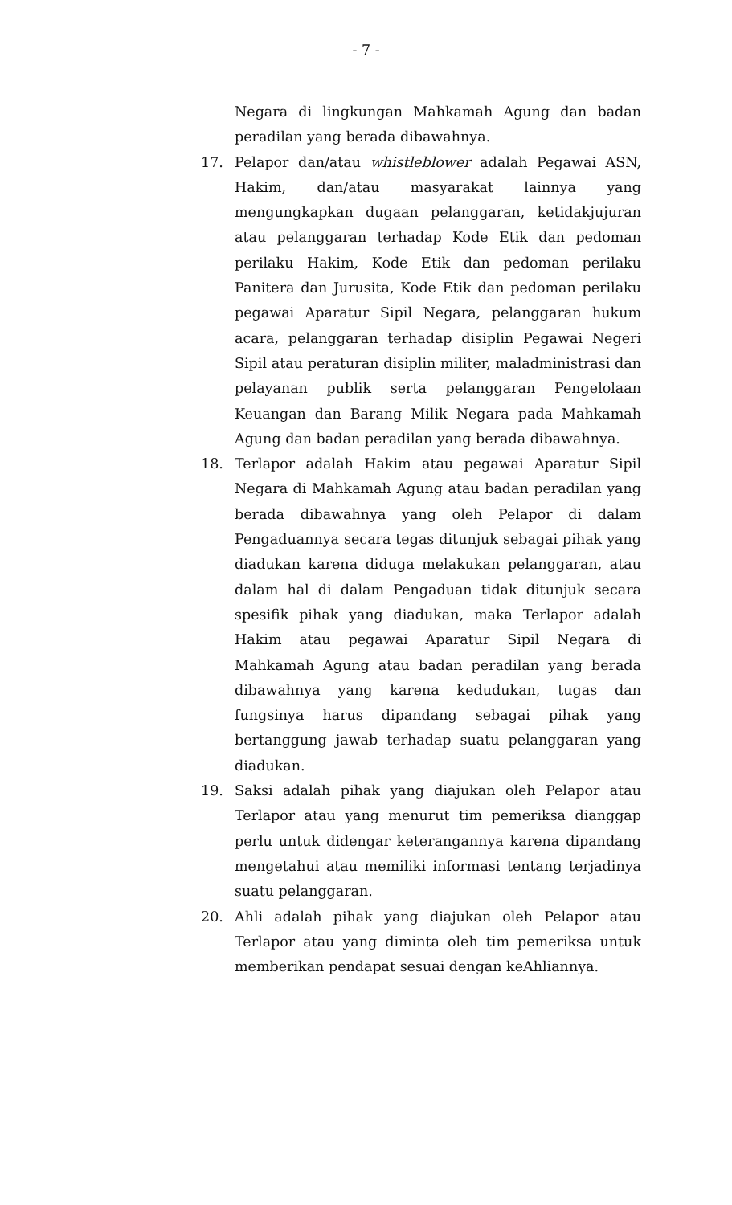- 7 -
Negara di lingkungan Mahkamah Agung dan badan peradilan yang berada dibawahnya.
17. Pelapor dan/atau whistleblower adalah Pegawai ASN, Hakim, dan/atau masyarakat lainnya yang mengungkapkan dugaan pelanggaran, ketidakjujuran atau pelanggaran terhadap Kode Etik dan pedoman perilaku Hakim, Kode Etik dan pedoman perilaku Panitera dan Jurusita, Kode Etik dan pedoman perilaku pegawai Aparatur Sipil Negara, pelanggaran hukum acara, pelanggaran terhadap disiplin Pegawai Negeri Sipil atau peraturan disiplin militer, maladministrasi dan pelayanan publik serta pelanggaran Pengelolaan Keuangan dan Barang Milik Negara pada Mahkamah Agung dan badan peradilan yang berada dibawahnya.
18. Terlapor adalah Hakim atau pegawai Aparatur Sipil Negara di Mahkamah Agung atau badan peradilan yang berada dibawahnya yang oleh Pelapor di dalam Pengaduannya secara tegas ditunjuk sebagai pihak yang diadukan karena diduga melakukan pelanggaran, atau dalam hal di dalam Pengaduan tidak ditunjuk secara spesifik pihak yang diadukan, maka Terlapor adalah Hakim atau pegawai Aparatur Sipil Negara di Mahkamah Agung atau badan peradilan yang berada dibawahnya yang karena kedudukan, tugas dan fungsinya harus dipandang sebagai pihak yang bertanggung jawab terhadap suatu pelanggaran yang diadukan.
19. Saksi adalah pihak yang diajukan oleh Pelapor atau Terlapor atau yang menurut tim pemeriksa dianggap perlu untuk didengar keterangannya karena dipandang mengetahui atau memiliki informasi tentang terjadinya suatu pelanggaran.
20. Ahli adalah pihak yang diajukan oleh Pelapor atau Terlapor atau yang diminta oleh tim pemeriksa untuk memberikan pendapat sesuai dengan keAhliannya.